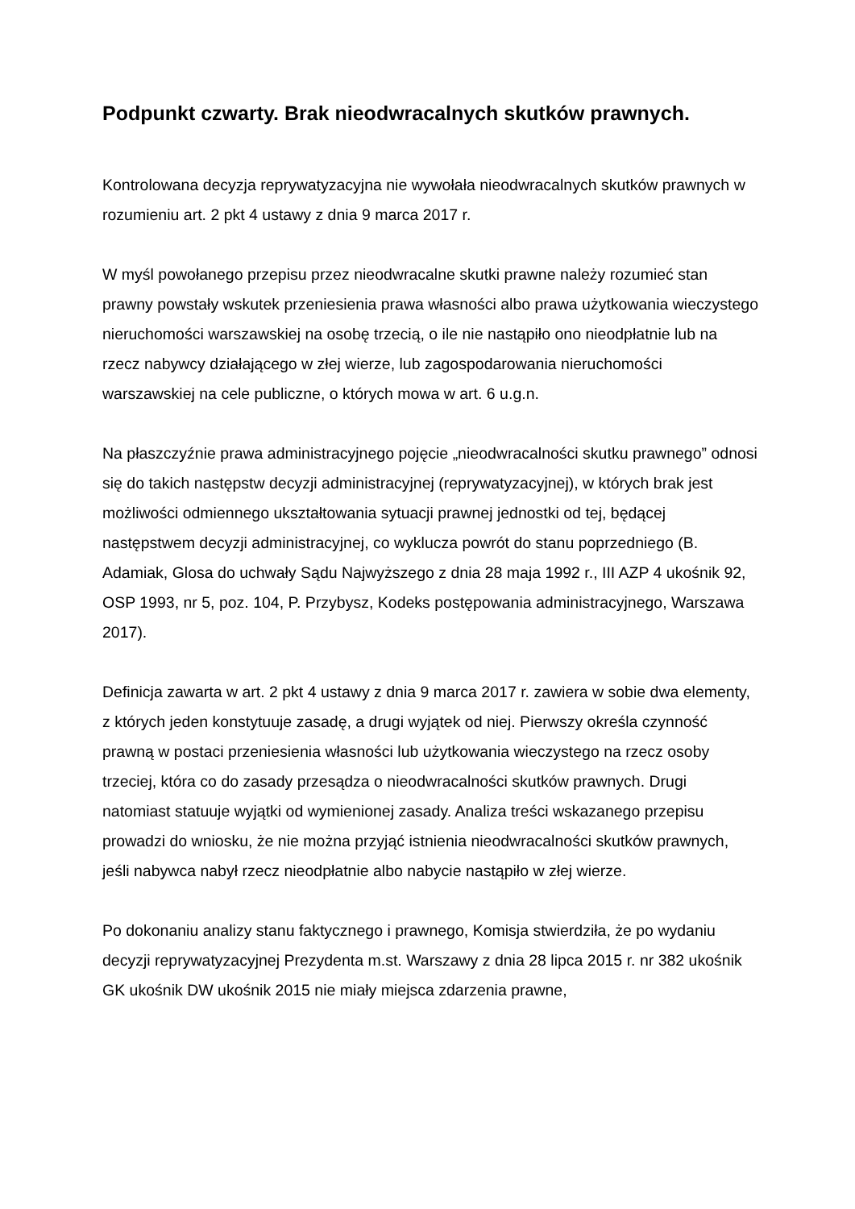Podpunkt czwarty. Brak nieodwracalnych skutków prawnych.
Kontrolowana decyzja reprywatyzacyjna nie wywołała nieodwracalnych skutków prawnych w rozumieniu art. 2 pkt 4 ustawy z dnia 9 marca 2017 r.
W myśl powołanego przepisu przez nieodwracalne skutki prawne należy rozumieć stan prawny powstały wskutek przeniesienia prawa własności albo prawa użytkowania wieczystego nieruchomości warszawskiej na osobę trzecią, o ile nie nastąpiło ono nieodpłatnie lub na rzecz nabywcy działającego w złej wierze, lub zagospodarowania nieruchomości warszawskiej na cele publiczne, o których mowa w art. 6 u.g.n.
Na płaszczyźnie prawa administracyjnego pojęcie „nieodwracalności skutku prawnego” odnosi się do takich następstw decyzji administracyjnej (reprywatyzacyjnej), w których brak jest możliwości odmiennego ukształtowania sytuacji prawnej jednostki od tej, będącej następstwem decyzji administracyjnej, co wyklucza powrót do stanu poprzedniego (B. Adamiak, Glosa do uchwały Sądu Najwyższego z dnia 28 maja 1992 r., III AZP 4 ukośnik 92, OSP 1993, nr 5, poz. 104, P. Przybysz, Kodeks postępowania administracyjnego, Warszawa 2017).
Definicja zawarta w art. 2 pkt 4 ustawy z dnia 9 marca 2017 r. zawiera w sobie dwa elementy, z których jeden konstytuuje zasadę, a drugi wyjątek od niej. Pierwszy określa czynność prawną w postaci przeniesienia własności lub użytkowania wieczystego na rzecz osoby trzeciej, która co do zasady przesądza o nieodwracalności skutków prawnych. Drugi natomiast statuuje wyjątki od wymienionej zasady. Analiza treści wskazanego przepisu prowadzi do wniosku, że nie można przyjąć istnienia nieodwracalności skutków prawnych, jeśli nabywca nabył rzecz nieodpłatnie albo nabycie nastąpiło w złej wierze.
Po dokonaniu analizy stanu faktycznego i prawnego, Komisja stwierdziła, że po wydaniu decyzji reprywatyzacyjnej Prezydenta m.st. Warszawy z dnia 28 lipca 2015 r. nr 382 ukośnik GK ukośnik DW ukośnik 2015 nie miały miejsca zdarzenia prawne,